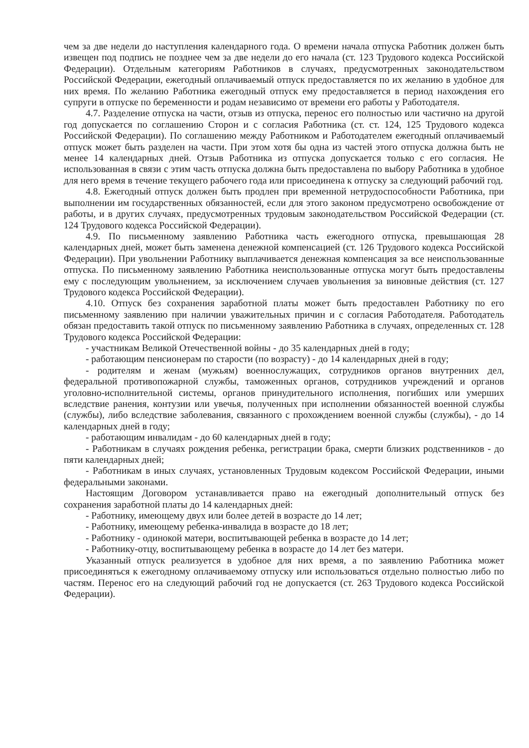чем за две недели до наступления календарного года. О времени начала отпуска Работник должен быть извещен под подпись не позднее чем за две недели до его начала (ст. 123 Трудового кодекса Российской Федерации). Отдельным категориям Работников в случаях, предусмотренных законодательством Российской Федерации, ежегодный оплачиваемый отпуск предоставляется по их желанию в удобное для них время. По желанию Работника ежегодный отпуск ему предоставляется в период нахождения его супруги в отпуске по беременности и родам независимо от времени его работы у Работодателя.
4.7. Разделение отпуска на части, отзыв из отпуска, перенос его полностью или частично на другой год допускается по соглашению Сторон и с согласия Работника (ст. ст. 124, 125 Трудового кодекса Российской Федерации). По соглашению между Работником и Работодателем ежегодный оплачиваемый отпуск может быть разделен на части. При этом хотя бы одна из частей этого отпуска должна быть не менее 14 календарных дней. Отзыв Работника из отпуска допускается только с его согласия. Не использованная в связи с этим часть отпуска должна быть предоставлена по выбору Работника в удобное для него время в течение текущего рабочего года или присоединена к отпуску за следующий рабочий год.
4.8. Ежегодный отпуск должен быть продлен при временной нетрудоспособности Работника, при выполнении им государственных обязанностей, если для этого законом предусмотрено освобождение от работы, и в других случаях, предусмотренных трудовым законодательством Российской Федерации (ст. 124 Трудового кодекса Российской Федерации).
4.9. По письменному заявлению Работника часть ежегодного отпуска, превышающая 28 календарных дней, может быть заменена денежной компенсацией (ст. 126 Трудового кодекса Российской Федерации). При увольнении Работнику выплачивается денежная компенсация за все неиспользованные отпуска. По письменному заявлению Работника неиспользованные отпуска могут быть предоставлены ему с последующим увольнением, за исключением случаев увольнения за виновные действия (ст. 127 Трудового кодекса Российской Федерации).
4.10. Отпуск без сохранения заработной платы может быть предоставлен Работнику по его письменному заявлению при наличии уважительных причин и с согласия Работодателя. Работодатель обязан предоставить такой отпуск по письменному заявлению Работника в случаях, определенных ст. 128 Трудового кодекса Российской Федерации:
- участникам Великой Отечественной войны - до 35 календарных дней в году;
- работающим пенсионерам по старости (по возрасту) - до 14 календарных дней в году;
- родителям и женам (мужьям) военнослужащих, сотрудников органов внутренних дел, федеральной противопожарной службы, таможенных органов, сотрудников учреждений и органов уголовно-исполнительной системы, органов принудительного исполнения, погибших или умерших вследствие ранения, контузии или увечья, полученных при исполнении обязанностей военной службы (службы), либо вследствие заболевания, связанного с прохождением военной службы (службы), - до 14 календарных дней в году;
- работающим инвалидам - до 60 календарных дней в году;
- Работникам в случаях рождения ребенка, регистрации брака, смерти близких родственников - до пяти календарных дней;
- Работникам в иных случаях, установленных Трудовым кодексом Российской Федерации, иными федеральными законами.
Настоящим Договором устанавливается право на ежегодный дополнительный отпуск без сохранения заработной платы до 14 календарных дней:
- Работнику, имеющему двух или более детей в возрасте до 14 лет;
- Работнику, имеющему ребенка-инвалида в возрасте до 18 лет;
- Работнику - одинокой матери, воспитывающей ребенка в возрасте до 14 лет;
- Работнику-отцу, воспитывающему ребенка в возрасте до 14 лет без матери.
Указанный отпуск реализуется в удобное для них время, а по заявлению Работника может присоединяться к ежегодному оплачиваемому отпуску или использоваться отдельно полностью либо по частям. Перенос его на следующий рабочий год не допускается (ст. 263 Трудового кодекса Российской Федерации).